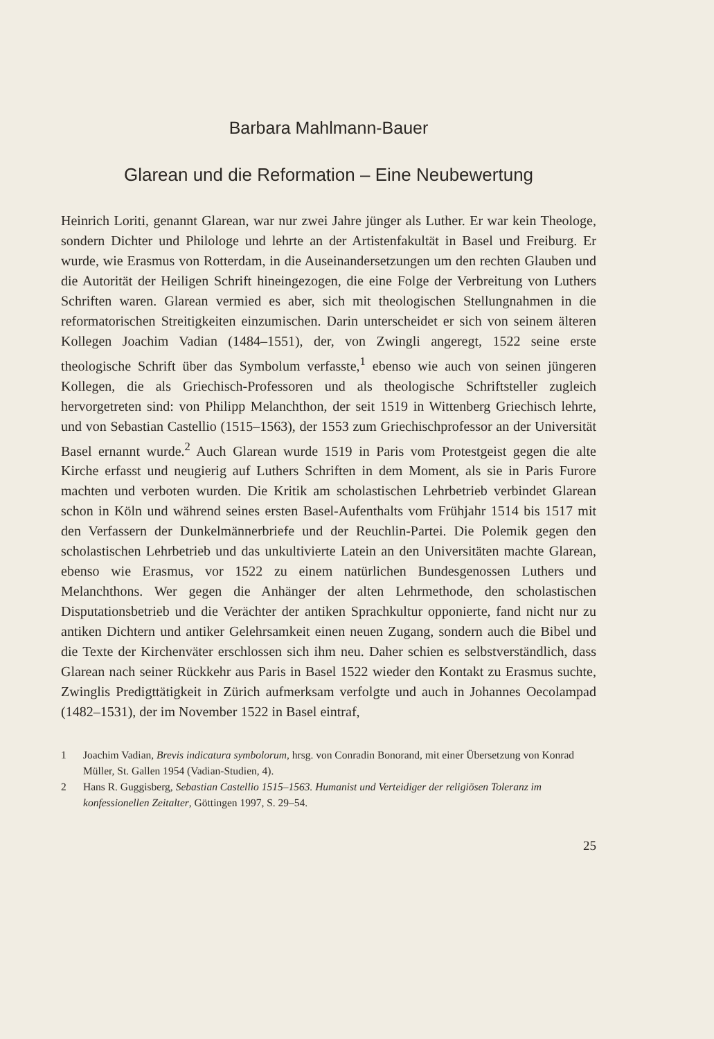Barbara Mahlmann-Bauer
Glarean und die Reformation – Eine Neubewertung
Heinrich Loriti, genannt Glarean, war nur zwei Jahre jünger als Luther. Er war kein Theologe, sondern Dichter und Philologe und lehrte an der Artistenfakultät in Basel und Freiburg. Er wurde, wie Erasmus von Rotterdam, in die Auseinandersetzungen um den rechten Glauben und die Autorität der Heiligen Schrift hineingezogen, die eine Folge der Verbreitung von Luthers Schriften waren. Glarean vermied es aber, sich mit theologischen Stellungnahmen in die reformatorischen Streitigkeiten einzumischen. Darin unterscheidet er sich von seinem älteren Kollegen Joachim Vadian (1484–1551), der, von Zwingli angeregt, 1522 seine erste theologische Schrift über das Symbolum verfasste,<sup>1</sup> ebenso wie auch von seinen jüngeren Kollegen, die als Griechisch-Professoren und als theologische Schriftsteller zugleich hervorgetreten sind: von Philipp Melanchthon, der seit 1519 in Wittenberg Griechisch lehrte, und von Sebastian Castellio (1515–1563), der 1553 zum Griechischprofessor an der Universität Basel ernannt wurde.<sup>2</sup> Auch Glarean wurde 1519 in Paris vom Protestgeist gegen die alte Kirche erfasst und neugierig auf Luthers Schriften in dem Moment, als sie in Paris Furore machten und verboten wurden. Die Kritik am scholastischen Lehrbetrieb verbindet Glarean schon in Köln und während seines ersten Basel-Aufenthalts vom Frühjahr 1514 bis 1517 mit den Verfassern der Dunkelmännerbriefe und der Reuchlin-Partei. Die Polemik gegen den scholastischen Lehrbetrieb und das unkultivierte Latein an den Universitäten machte Glarean, ebenso wie Erasmus, vor 1522 zu einem natürlichen Bundesgenossen Luthers und Melanchthons. Wer gegen die Anhänger der alten Lehrmethode, den scholastischen Disputationsbetrieb und die Verächter der antiken Sprachkultur opponierte, fand nicht nur zu antiken Dichtern und antiker Gelehrsamkeit einen neuen Zugang, sondern auch die Bibel und die Texte der Kirchenväter erschlossen sich ihm neu. Daher schien es selbstverständlich, dass Glarean nach seiner Rückkehr aus Paris in Basel 1522 wieder den Kontakt zu Erasmus suchte, Zwinglis Predigttätigkeit in Zürich aufmerksam verfolgte und auch in Johannes Oecolampad (1482–1531), der im November 1522 in Basel eintraf,
1 Joachim Vadian, Brevis indicatura symbolorum, hrsg. von Conradin Bonorand, mit einer Übersetzung von Konrad Müller, St. Gallen 1954 (Vadian-Studien, 4).
2 Hans R. Guggisberg, Sebastian Castellio 1515–1563. Humanist und Verteidiger der religiösen Toleranz im konfessionellen Zeitalter, Göttingen 1997, S. 29–54.
25